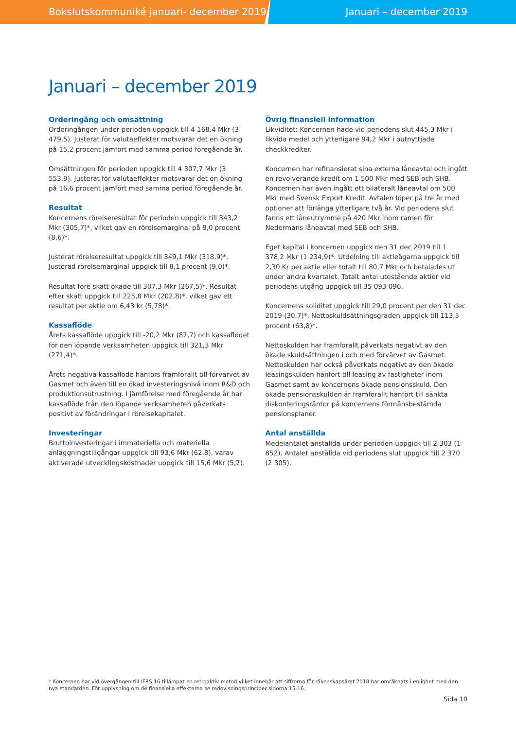Bokslutskommuniké januari- december 2019 Januari – december 2019
Januari – december 2019
Orderingång och omsättning
Orderingången under perioden uppgick till 4 168,4 Mkr (3 479,5). Justerat för valutaeffekter motsvarar det en ökning på 15,2 procent jämfört med samma period föregående år.
Omsättningen för perioden uppgick till 4 307,7 Mkr (3 553,9). Justerat för valutaeffekter motsvarar det en ökning på 16,6 procent jämfört med samma period föregående år.
Resultat
Koncernens rörelseresultat för perioden uppgick till 343,2 Mkr (305,7)*, vilket gav en rörelsemarginal på 8,0 procent (8,6)*.
Justerat rörelseresultat uppgick till 349,1 Mkr (318,9)*. Justerad rörelsemarginal uppgick till 8,1 procent (9,0)*.
Resultat före skatt ökade till 307,3 Mkr (267,5)*. Resultat efter skatt uppgick till 225,8 Mkr (202,8)*, vilket gav ett resultat per aktie om 6,43 kr (5,78)*.
Kassaflöde
Årets kassaflöde uppgick till -20,2 Mkr (87,7) och kassaflödet för den löpande verksamheten uppgick till 321,3 Mkr (271,4)*.
Årets negativa kassaflöde hänförs framförallt till förvärvet av Gasmet och även till en ökad investeringsnivå inom R&D och produktionsutrustning. I jämförelse med föregående år har kassaflöde från den löpande verksamheten påverkats positivt av förändringar i rörelsekapitalet.
Investeringar
Bruttoinvesteringar i immateriella och materiella anläggningstillgångar uppgick till 93,6 Mkr (62,8), varav aktiverade utvecklingskostnader uppgick till 15,6 Mkr (5,7).
Övrig finansiell information
Likviditet: Koncernen hade vid periodens slut 445,3 Mkr i likvida medel och ytterligare 94,2 Mkr i outnyttjade checkkrediter.
Koncernen har refinansierat sina externa låneavtal och ingått en revolverande kredit om 1 500 Mkr med SEB och SHB. Koncernen har även ingått ett bilateralt låneavtal om 500 Mkr med Svensk Export Kredit. Avtalen löper på tre år med optioner att förlänga ytterligare två år. Vid periodens slut fanns ett låneutrymme på 420 Mkr inom ramen för Nedermans låneavtal med SEB och SHB.
Eget kapital i koncernen uppgick den 31 dec 2019 till 1 378,2 Mkr (1 234,9)*. Utdelning till aktieägarna uppgick till 2,30 Kr per aktie eller totalt till 80,7 Mkr och betalades ut under andra kvartalet. Totalt antal utestående aktier vid periodens utgång uppgick till 35 093 096.
Koncernens soliditet uppgick till 29,0 procent per den 31 dec 2019 (30,7)*. Nettoskuldsättningsgraden uppgick till 113,5 procent (63,8)*.
Nettoskulden har framförallt påverkats negativt av den ökade skuldsättningen i och med förvärvet av Gasmet. Nettoskulden har också påverkats negativt av den ökade leasingskulden hänfört till leasing av fastigheter inom Gasmet samt av koncernens ökade pensionsskuld. Den ökade pensionsskulden är framförallt hänfört till sänkta diskonteringsräntor på koncernens förmånsbestämda pensionsplaner.
Antal anställda
Medelantalet anställda under perioden uppgick till 2 303 (1 852). Antalet anställda vid periodens slut uppgick till 2 370 (2 305).
* Koncernen har vid övergången till IFRS 16 tillämpat en retroaktiv metod vilket innebär att siffrorna för räkenskapsåret 2018 har omräknats i enlighet med den nya standarden. För upplysning om de finansiella effekterna se redovisningsprinciper sidorna 15-16.
Sida 10